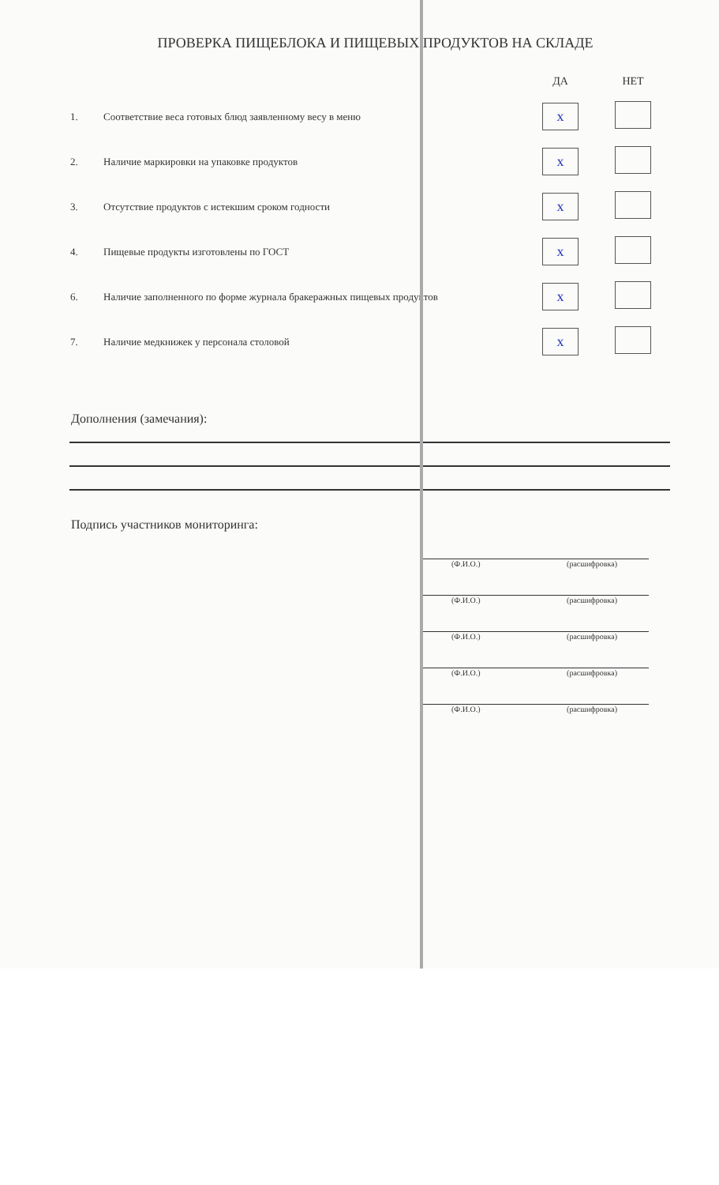ПРОВЕРКА ПИЩЕБЛОКА И ПИЩЕВЫХ ПРОДУКТОВ НА СКЛАДЕ
| | | ДА | НЕТ |
| 1. | Соответствие веса готовых блюд заявленному весу в меню | x | |
| 2. | Наличие маркировки на упаковке продуктов | x | |
| 3. | Отсутствие продуктов с истекшим сроком годности | x | |
| 4. | Пищевые продукты изготовлены по ГОСТ | x | |
| 6. | Наличие заполненного по форме журнала бракеражных пищевых продуктов | x | |
| 7. | Наличие медкнижек у персонала столовой | x | |
Дополнения (замечания):
Подпись участников мониторинга:
(Ф.И.О.) (расшифровка)
(Ф.И.О.) (расшифровка)
(Ф.И.О.) (расшифровка)
(Ф.И.О.) (расшифровка)
(Ф.И.О.) (расшифровка)